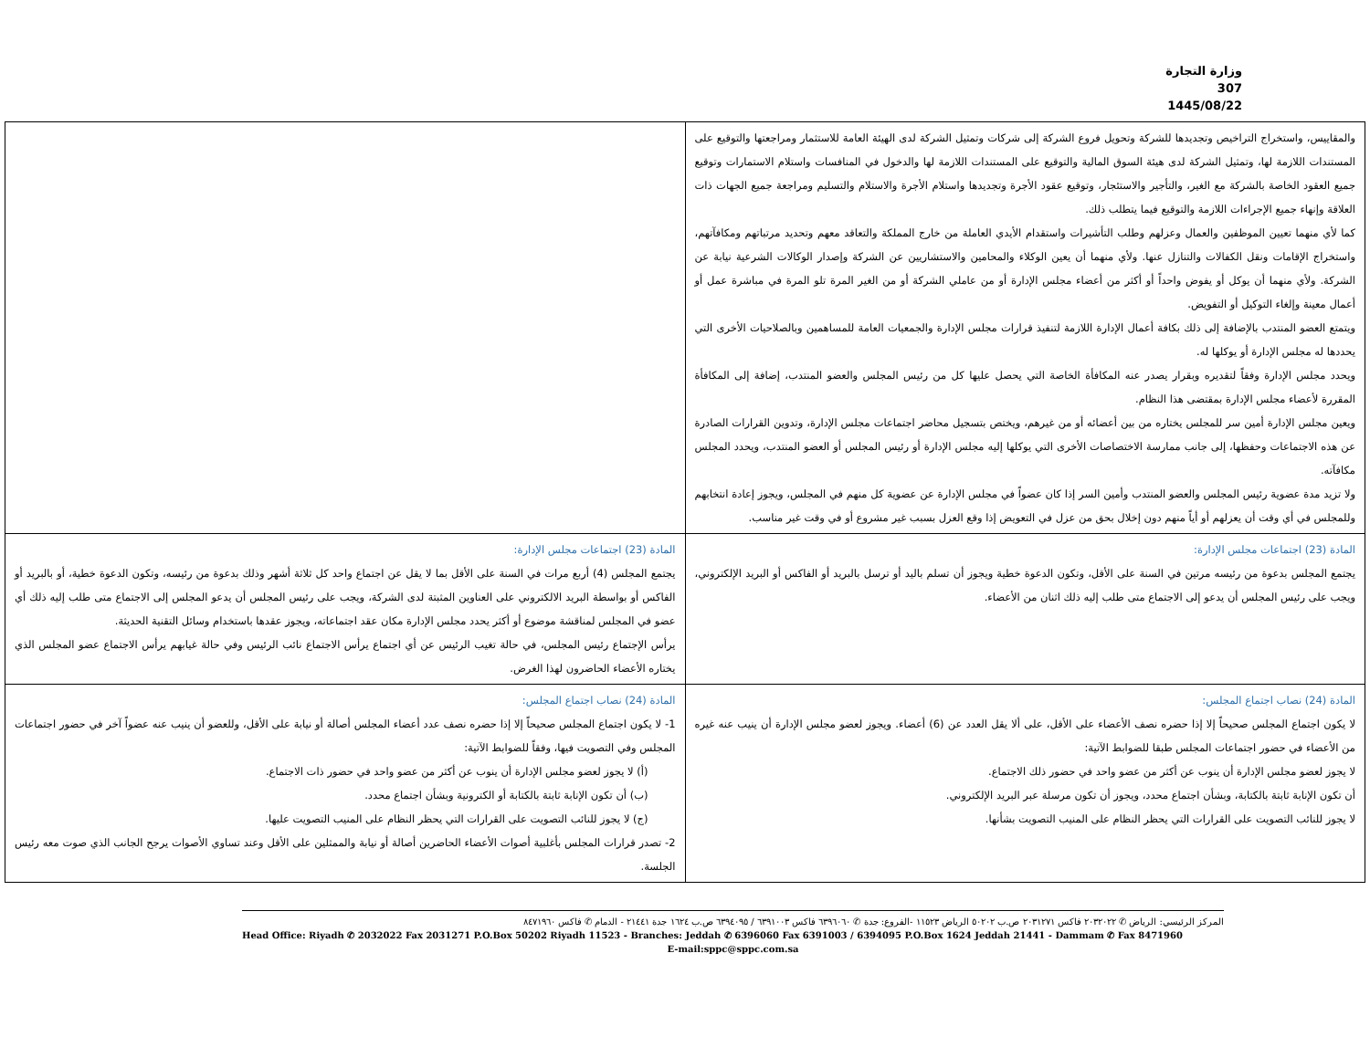وزارة التجارة
307
1445/08/22
| والمقاييس، واستخراج التراخيص وتجديدها للشركة وتحويل فروع الشركة إلى شركات وتمثيل الشركة لدى الهيئة العامة للاستثمار ومراجعتها والتوقيع على المستندات اللازمة لها، وتمثيل الشركة لدى هيئة السوق المالية والتوقيع على المستندات اللازمة لها والدخول في المنافسات واستلام الاستمارات وتوقيع جميع العقود الخاصة بالشركة مع الغير، والتأجير والاستئجار، وتوقيع عقود الأجرة وتجديدها واستلام الأجرة والاستلام والتسليم ومراجعة جميع الجهات ذات العلاقة وإنهاء جميع الإجراءات اللازمة والتوقيع فيما يتطلب ذلك. كما لأي منهما تعيين الموظفين والعمال وعزلهم وطلب التأشيرات واستقدام الأيدي العاملة من خارج المملكة والتعاقد معهم وتحديد مرتباتهم ومكافآتهم، واستخراج الإقامات ونقل الكفالات والتنازل عنها. ولأي منهما أن يعين الوكلاء والمحامين والاستشاريين عن الشركة وإصدار الوكالات الشرعية نيابة عن الشركة. ولأي منهما أن يوكل أو يفوض واحداً أو أكثر من أعضاء مجلس الإدارة أو من عاملي الشركة أو من الغير المرة تلو المرة في مباشرة عمل أو أعمال معينة وإلغاء التوكيل أو التفويض. ويتمتع العضو المنتدب بالإضافة إلى ذلك بكافة أعمال الإدارة اللازمة لتنفيذ قرارات مجلس الإدارة والجمعيات العامة للمساهمين وبالصلاحيات الأخرى التي يحددها له مجلس الإدارة أو يوكلها له. ويحدد مجلس الإدارة وفقاً لتقديره وبقرار يصدر عنه المكافأة الخاصة التي يحصل عليها كل من رئيس المجلس والعضو المنتدب، إضافة إلى المكافأة المقررة لأعضاء مجلس الإدارة بمقتضى هذا النظام. ويعين مجلس الإدارة أمين سر للمجلس يختاره من بين أعضائه أو من غيرهم، ويختص بتسجيل محاضر اجتماعات مجلس الإدارة، وتدوين القرارات الصادرة عن هذه الاجتماعات وحفظها، إلى جانب ممارسة الاختصاصات الأخرى التي يوكلها إليه مجلس الإدارة أو رئيس المجلس أو العضو المنتدب، ويحدد المجلس مكافآته. ولا تزيد مدة عضوية رئيس المجلس والعضو المنتدب وأمين السر إذا كان عضواً في مجلس الإدارة عن عضوية كل منهم في المجلس، ويجوز إعادة انتخابهم وللمجلس في أي وقت أن يعزلهم أو أياً منهم دون إخلال بحق من عزل في التعويض إذا وقع العزل بسبب غير مشروع أو في وقت غير مناسب. | |
| المادة (23) اجتماعات مجلس الإدارة: يجتمع المجلس بدعوة من رئيسه مرتين في السنة على الأقل، وتكون الدعوة خطية ويجوز أن تسلم باليد أو ترسل بالبريد أو الفاكس أو البريد الإلكتروني، ويجب على رئيس المجلس أن يدعو إلى الاجتماع متى طلب إليه ذلك اثنان من الأعضاء. | المادة (23) اجتماعات مجلس الإدارة: يجتمع المجلس (4) أربع مرات في السنة على الأقل بما لا يقل عن اجتماع واحد كل ثلاثة أشهر وذلك بدعوة من رئيسه، وتكون الدعوة خطية، أو بالبريد أو الفاكس أو بواسطة البريد الالكتروني على العناوين المثبتة لدى الشركة، ويجب على رئيس المجلس أن يدعو المجلس إلى الاجتماع متى طلب إليه ذلك أي عضو في المجلس لمناقشة موضوع أو أكثر يحدد مجلس الإدارة مكان عقد اجتماعاته، ويجوز عقدها باستخدام وسائل التقنية الحديثة. يرأس الإجتماع رئيس المجلس، في حالة تغيب الرئيس عن أي اجتماع يرأس الاجتماع نائب الرئيس وفي حالة غيابهم يرأس الاجتماع عضو المجلس الذي يختاره الأعضاء الحاضرون لهذا الغرض. |
| المادة (24) نصاب اجتماع المجلس: لا يكون اجتماع المجلس صحيحاً إلا إذا حضره نصف الأعضاء على الأقل، على ألا يقل العدد عن (6) أعضاء. ويجوز لعضو مجلس الإدارة أن ينيب عنه غيره من الأعضاء في حضور اجتماعات المجلس طبقا للضوابط الآتية: لا يجوز لعضو مجلس الإدارة أن ينوب عن أكثر من عضو واحد في حضور ذلك الاجتماع. أن تكون الإنابة ثابتة بالكتابة، وبشأن اجتماع محدد، ويجوز أن تكون مرسلة عبر البريد الإلكتروني. لا يجوز للنائب التصويت على القرارات التي يحظر النظام على المنيب التصويت بشأنها. | المادة (24) نصاب اجتماع المجلس: 1- لا يكون اجتماع المجلس صحيحاً إلا إذا حضره نصف عدد أعضاء المجلس أصالة أو نيابة على الأقل، وللعضو أن ينيب عنه عضواً آخر في حضور اجتماعات المجلس وفي التصويت فيها، وفقاً للضوابط الآتية: (أ) لا يجوز لعضو مجلس الإدارة أن ينوب عن أكثر من عضو واحد في حضور ذات الاجتماع. (ب) أن تكون الإنابة ثابتة بالكتابة أو الكترونية وبشأن اجتماع محدد. (ج) لا يجوز للنائب التصويت على القرارات التي يحظر النظام على المنيب التصويت عليها. 2- تصدر قرارات المجلس بأغلبية أصوات الأعضاء الحاضرين أصالة أو نيابة والممثلين على الأقل وعند تساوي الأصوات يرجح الجانب الذي صوت معه رئيس الجلسة. |
المركز الرئيسي: الرياض ✆ ٢٠٣٢٠٢٢ فاكس ٢٠٣١٢٧١ ص.ب ٥٠٢٠٢ الرياض ١١٥٢٣ -الفروع: جدة ✆ ٦٣٩٦٠٦٠ فاكس ٦٣٩١٠٠٣ / ٦٣٩٤٠٩٥ ص.ب ١٦٢٤ جدة ٢١٤٤١ - الدمام ✆ فاكس ٨٤٧١٩٦٠
Head Office: Riyadh ✆ 2032022 Fax 2031271 P.O.Box 50202 Riyadh 11523 - Branches: Jeddah ✆ 6396060 Fax 6391003 / 6394095 P.O.Box 1624 Jeddah 21441 - Dammam ✆ Fax 8471960
E-mail:sppc@sppc.com.sa